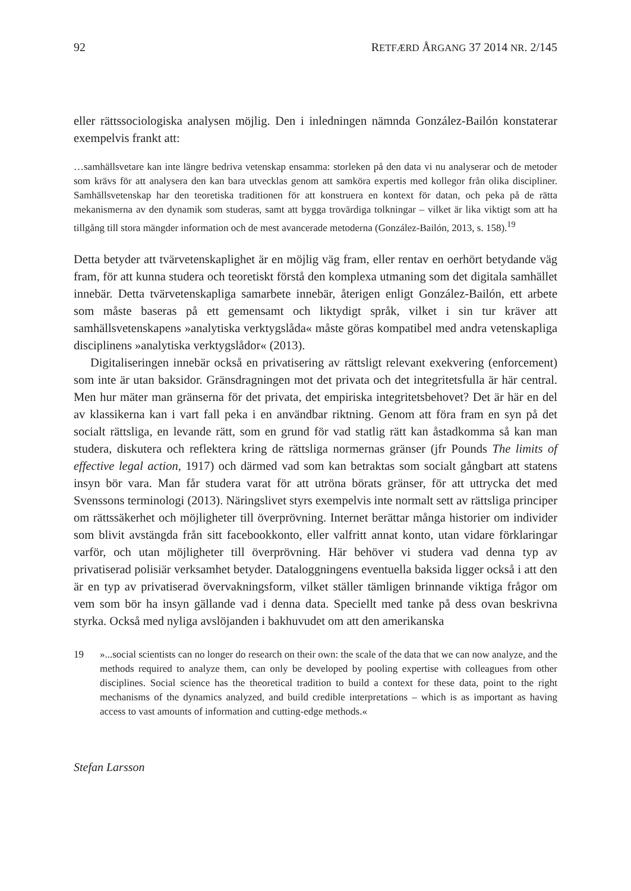92 RETFÆRD ÅRGANG 37 2014 NR. 2/145
eller rättssociologiska analysen möjlig. Den i inledningen nämnda González-Bailón konstaterar exempelvis frankt att:
…samhällsvetare kan inte längre bedriva vetenskap ensamma: storleken på den data vi nu analyserar och de metoder som krävs för att analysera den kan bara utvecklas genom att samköra expertis med kollegor från olika discipliner. Samhällsvetenskap har den teoretiska traditionen för att konstruera en kontext för datan, och peka på de rätta mekanismerna av den dynamik som studeras, samt att bygga trovärdiga tolkningar – vilket är lika viktigt som att ha tillgång till stora mängder information och de mest avancerade metoderna (González-Bailón, 2013, s. 158).<sup>19</sup>
Detta betyder att tvärvetenskaplighet är en möjlig väg fram, eller rentav en oerhört betydande väg fram, för att kunna studera och teoretiskt förstå den komplexa utmaning som det digitala samhället innebär. Detta tvärvetenskapliga samarbete innebär, återigen enligt González-Bailón, ett arbete som måste baseras på ett gemensamt och liktydigt språk, vilket i sin tur kräver att samhällsvetenskapens »analytiska verktygslåda« måste göras kompatibel med andra vetenskapliga disciplinens »analytiska verktygslådor« (2013).
Digitaliseringen innebär också en privatisering av rättsligt relevant exekvering (enforcement) som inte är utan baksidor. Gränsdragningen mot det privata och det integritetsfulla är här central. Men hur mäter man gränserna för det privata, det empiriska integritetsbehovet? Det är här en del av klassikerna kan i vart fall peka i en användbar riktning. Genom att föra fram en syn på det socialt rättsliga, en levande rätt, som en grund för vad statlig rätt kan åstadkomma så kan man studera, diskutera och reflektera kring de rättsliga normernas gränser (jfr Pounds The limits of effective legal action, 1917) och därmed vad som kan betraktas som socialt gångbart att statens insyn bör vara. Man får studera varat för att utröna börats gränser, för att uttrycka det med Svenssons terminologi (2013). Näringslivet styrs exempelvis inte normalt sett av rättsliga principer om rättssäkerhet och möjligheter till överprövning. Internet berättar många historier om individer som blivit avstängda från sitt facebookkonto, eller valfritt annat konto, utan vidare förklaringar varför, och utan möjligheter till överprövning. Här behöver vi studera vad denna typ av privatiserad polisiär verksamhet betyder. Dataloggningens eventuella baksida ligger också i att den är en typ av privatiserad övervakningsform, vilket ställer tämligen brinnande viktiga frågor om vem som bör ha insyn gällande vad i denna data. Speciellt med tanke på dess ovan beskrivna styrka. Också med nyliga avslöjanden i bakhuvudet om att den amerikanska
19 »...social scientists can no longer do research on their own: the scale of the data that we can now analyze, and the methods required to analyze them, can only be developed by pooling expertise with colleagues from other disciplines. Social science has the theoretical tradition to build a context for these data, point to the right mechanisms of the dynamics analyzed, and build credible interpretations – which is as important as having access to vast amounts of information and cutting-edge methods.«
Stefan Larsson